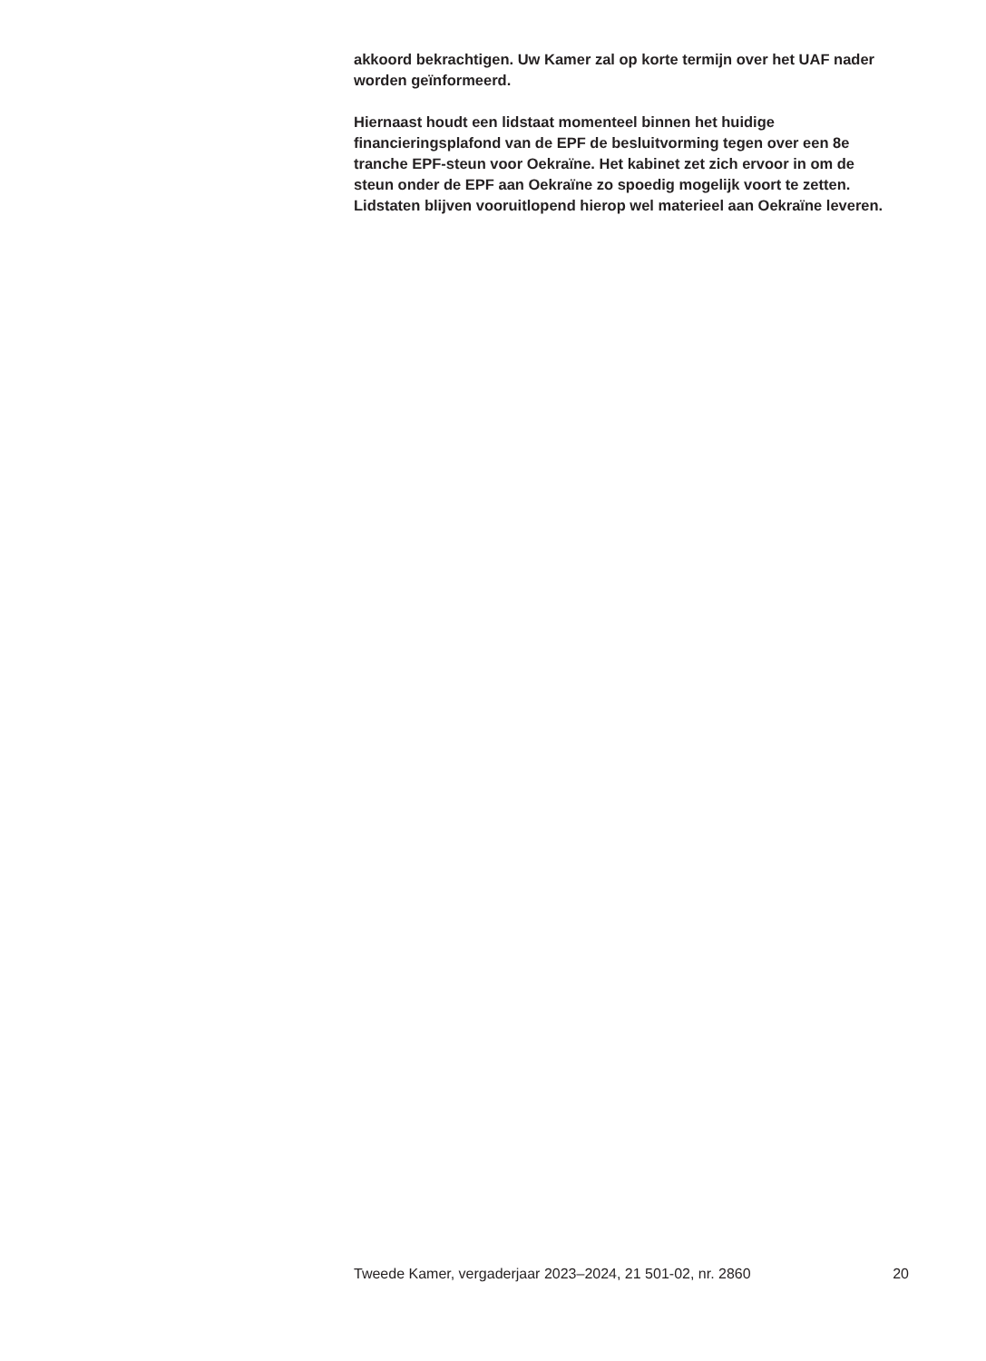akkoord bekrachtigen. Uw Kamer zal op korte termijn over het UAF nader worden geïnformeerd.
Hiernaast houdt een lidstaat momenteel binnen het huidige financieringsplafond van de EPF de besluitvorming tegen over een 8e tranche EPF-steun voor Oekraïne. Het kabinet zet zich ervoor in om de steun onder de EPF aan Oekraïne zo spoedig mogelijk voort te zetten. Lidstaten blijven vooruitlopend hierop wel materieel aan Oekraïne leveren.
Tweede Kamer, vergaderjaar 2023–2024, 21 501-02, nr. 2860 20